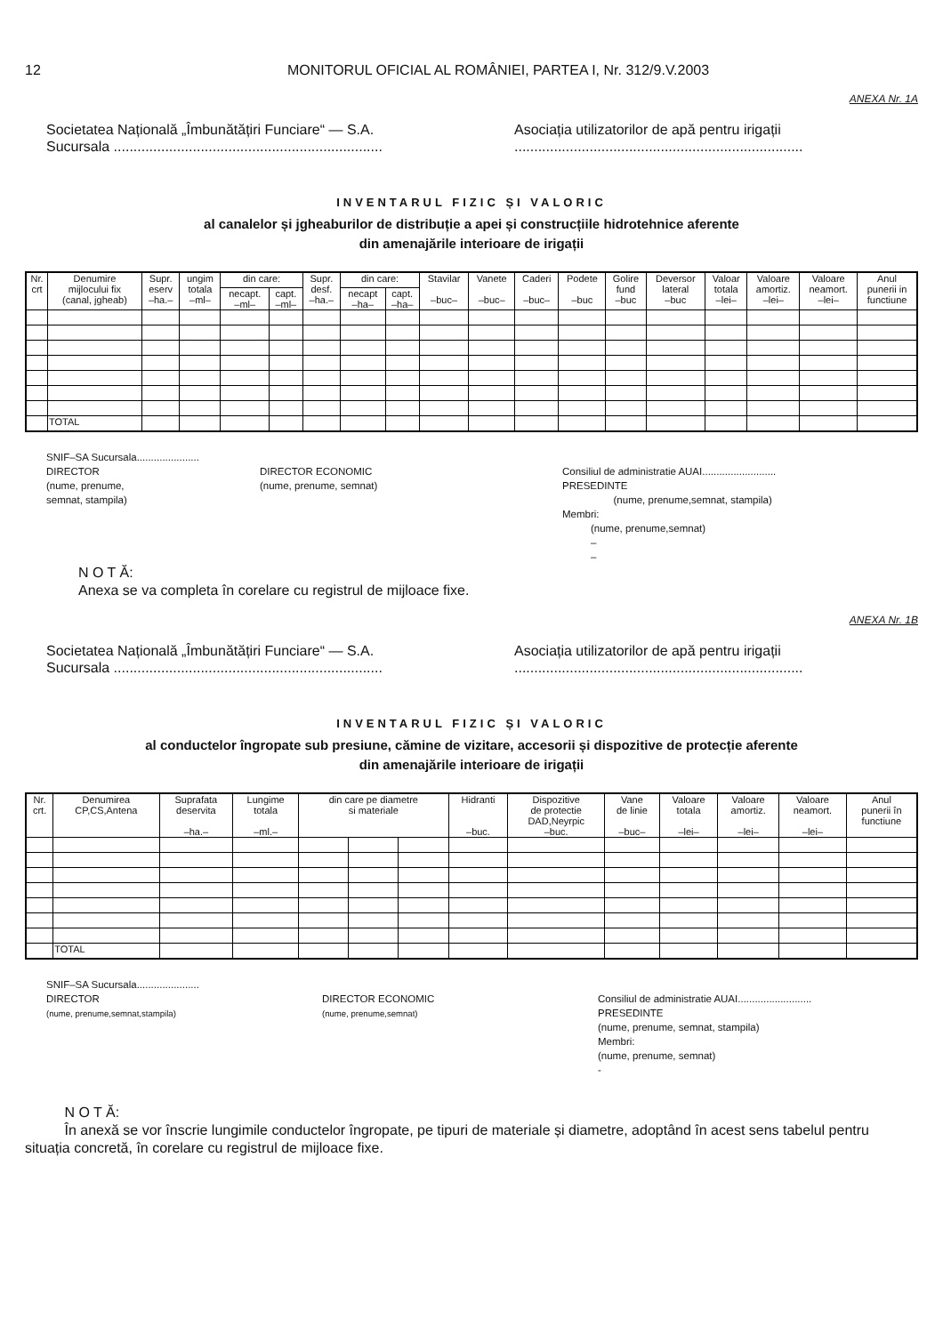12 MONITORUL OFICIAL AL ROMÂNIEI, PARTEA I, Nr. 312/9.V.2003
ANEXA Nr. 1A
Societatea Națională „Îmbunătățiri Funciare“ — S.A.
Sucursala ....................................................................
Asociația utilizatorilor de apă pentru irigații
.........................................................................
INVENTARUL FIZIC ȘI VALORIC
al canalelor și jgheaburilor de distribuție a apei și construcțiile hidrotehnice aferente
din amenajările interioare de irigații
| Nr. crt | Denumire mijlocului fix (canal, jgheab) | Supr. eserv –ha.– | ungim totala –ml– | din care: | | Supr. desf. –ha.– | din care: | | Stavilar –buc– | Vanete –buc– | Caderi –buc– | Podete –buc | Golire fund –buc | Deversor lateral –buc | Valoar totala –lei– | Valoare amortiz. –lei– | Valoare neamort. –lei– | Anul punerii in functiune |
| --- | --- | --- | --- | --- | --- | --- | --- | --- | --- | --- | --- | --- | --- | --- | --- | --- | --- | --- |
| | | | | necapt. –ml– | capt. –ml– | | necapt –ha– | capt. –ha– | | | | | | | | | | |
| | TOTAL | | | | | | | | | | | | | | | | | |
SNIF–SA Sucursala......................
DIRECTOR
(nume, prenume,
semnat, stampila)
DIRECTOR ECONOMIC
(nume, prenume, semnat)
Consiliul de administratie AUAI..........................
PRESEDINTE
(nume, prenume,semnat, stampila)
Membri:
(nume, prenume,semnat)
–
–
N O T Ă:
Anexa se va completa în corelare cu registrul de mijloace fixe.
ANEXA Nr. 1B
Societatea Națională „Îmbunătățiri Funciare“ — S.A.
Sucursala ....................................................................
Asociația utilizatorilor de apă pentru irigații
.........................................................................
INVENTARUL FIZIC ȘI VALORIC
al conductelor îngropate sub presiune, cămine de vizitare, accesorii și dispozitive de protecție aferente
din amenajările interioare de irigații
| Nr. crt. | Denumirea CP,CS,Antena | Suprafata deservita –ha.– | Lungime totala –ml.– | din care pe diametre si materiale | | | Hidranti –buc. | Dispozitive de protectie DAD,Neyrpic –buc. | Vane de linie –buc– | Valoare totala –lei– | Valoare amortiz. –lei– | Valoare neamort. –lei– | Anul punerii în functiune |
| --- | --- | --- | --- | --- | --- | --- | --- | --- | --- | --- | --- | --- | --- |
| | TOTAL | | | | | | | | | | | | |
SNIF–SA Sucursala......................
DIRECTOR
(nume, prenume,semnat,stampila)
DIRECTOR ECONOMIC
(nume, prenume,semnat)
Consiliul de administratie AUAI..........................
PRESEDINTE
(nume, prenume, semnat, stampila)
Membri:
(nume, prenume, semnat)
-
N O T Ă:
În anexă se vor înscrie lungimile conductelor îngropate, pe tipuri de materiale și diametre, adoptând în acest sens tabelul pentru situația concretă, în corelare cu registrul de mijloace fixe.